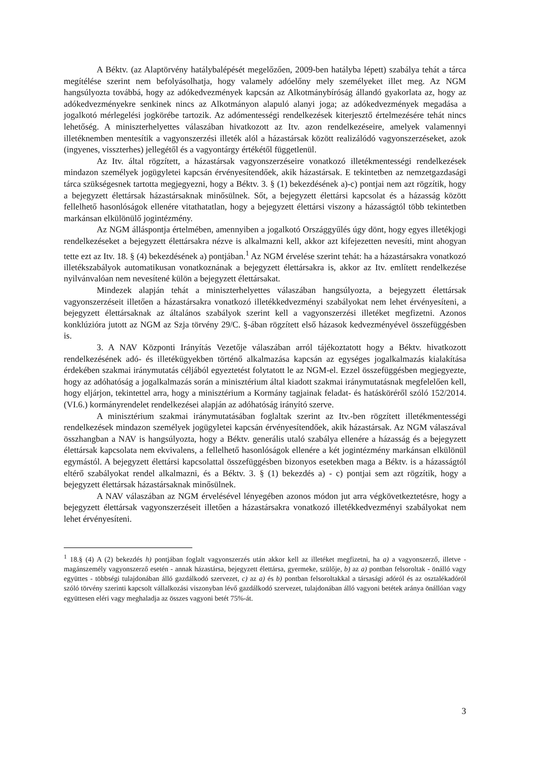A Béktv. (az Alaptörvény hatálybalépését megelőzően, 2009-ben hatályba lépett) szabálya tehát a tárca megítélése szerint nem befolyásolhatja, hogy valamely adóelőny mely személyeket illet meg. Az NGM hangsúlyozta továbbá, hogy az adókedvezmények kapcsán az Alkotmánybíróság állandó gyakorlata az, hogy az adókedvezményekre senkinek nincs az Alkotmányon alapuló alanyi joga; az adókedvezmények megadása a jogalkotó mérlegelési jogkörébe tartozik. Az adómentességi rendelkezések kiterjesztő értelmezésére tehát nincs lehetőség. A miniszterhelyettes válaszában hivatkozott az Itv. azon rendelkezéseire, amelyek valamennyi illetéknemben mentesítik a vagyonszerzési illeték alól a házastársak között realizálódó vagyonszerzéseket, azok (ingyenes, visszterhes) jellegétől és a vagyontárgy értékétől függetlenül.
Az Itv. által rögzített, a házastársak vagyonszerzéseire vonatkozó illetékmentességi rendelkezések mindazon személyek jogügyletei kapcsán érvényesítendőek, akik házastársak. E tekintetben az nemzetgazdasági tárca szükségesnek tartotta megjegyezni, hogy a Béktv. 3. § (1) bekezdésének a)-c) pontjai nem azt rögzítik, hogy a bejegyzett élettársak házastársaknak minősülnek. Sőt, a bejegyzett élettársi kapcsolat és a házasság között fellelhető hasonlóságok ellenére vitathatatlan, hogy a bejegyzett élettársi viszony a házasságtól több tekintetben markánsan elkülönülő jogintézmény.
Az NGM álláspontja értelmében, amennyiben a jogalkotó Országgyűlés úgy dönt, hogy egyes illetékjogi rendelkezéseket a bejegyzett élettársakra nézve is alkalmazni kell, akkor azt kifejezetten nevesíti, mint ahogyan tette ezt az Itv. 18. § (4) bekezdésének a) pontjában.<sup>1</sup> Az NGM érvelése szerint tehát: ha a házastársakra vonatkozó illetékszabályok automatikusan vonatkoznának a bejegyzett élettársakra is, akkor az Itv. említett rendelkezése nyilvánvalóan nem nevesítené külön a bejegyzett élettársakat.
Mindezek alapján tehát a miniszterhelyettes válaszában hangsúlyozta, a bejegyzett élettársak vagyonszerzéseit illetően a házastársakra vonatkozó illetékkedvezményi szabályokat nem lehet érvényesíteni, a bejegyzett élettársaknak az általános szabályok szerint kell a vagyonszerzési illetéket megfizetni. Azonos konklúzióra jutott az NGM az Szja törvény 29/C. §-ában rögzített első házasok kedvezményével összefüggésben is.
3. A NAV Központi Irányítás Vezetője válaszában arról tájékoztatott hogy a Béktv. hivatkozott rendelkezésének adó- és illetékügyekben történő alkalmazása kapcsán az egységes jogalkalmazás kialakítása érdekében szakmai iránymutatás céljából egyeztetést folytatott le az NGM-el. Ezzel összefüggésben megjegyezte, hogy az adóhatóság a jogalkalmazás során a minisztérium által kiadott szakmai iránymutatásnak megfelelően kell, hogy eljárjon, tekintettel arra, hogy a minisztérium a Kormány tagjainak feladat- és hatásköréről szóló 152/2014. (VI.6.) kormányrendelet rendelkezései alapján az adóhatóság irányító szerve.
A minisztérium szakmai iránymutatásában foglaltak szerint az Itv.-ben rögzített illetékmentességi rendelkezések mindazon személyek jogügyletei kapcsán érvényesítendőek, akik házastársak. Az NGM válaszával összhangban a NAV is hangsúlyozta, hogy a Béktv. generális utaló szabálya ellenére a házasság és a bejegyzett élettársak kapcsolata nem ekvivalens, a fellelhető hasonlóságok ellenére a két jogintézmény markánsan elkülönül egymástól. A bejegyzett élettársi kapcsolattal összefüggésben bizonyos esetekben maga a Béktv. is a házasságtól eltérő szabályokat rendel alkalmazni, és a Béktv. 3. § (1) bekezdés a) - c) pontjai sem azt rögzítik, hogy a bejegyzett élettársak házastársaknak minősülnek.
A NAV válaszában az NGM érvelésével lényegében azonos módon jut arra végkövetkeztetésre, hogy a bejegyzett élettársak vagyonszerzéseit illetően a házastársakra vonatkozó illetékkedvezményi szabályokat nem lehet érvényesíteni.
<sup>1</sup> 18.§ (4) A (2) bekezdés h) pontjában foglalt vagyonszerzés után akkor kell az illetéket megfizetni, ha a) a vagyonszerző, illetve - magánszemély vagyonszerző esetén - annak házastársa, bejegyzett élettársa, gyermeke, szülője, b) az a) pontban felsoroltak - önálló vagy együttes - többségi tulajdonában álló gazdálkodó szervezet, c) az a) és b) pontban felsoroltakkal a társasági adóról és az osztalékadóról szóló törvény szerinti kapcsolt vállalkozási viszonyban lévő gazdálkodó szervezet, tulajdonában álló vagyoni betétek aránya önállóan vagy együttesen eléri vagy meghaladja az összes vagyoni betét 75%-át.
3